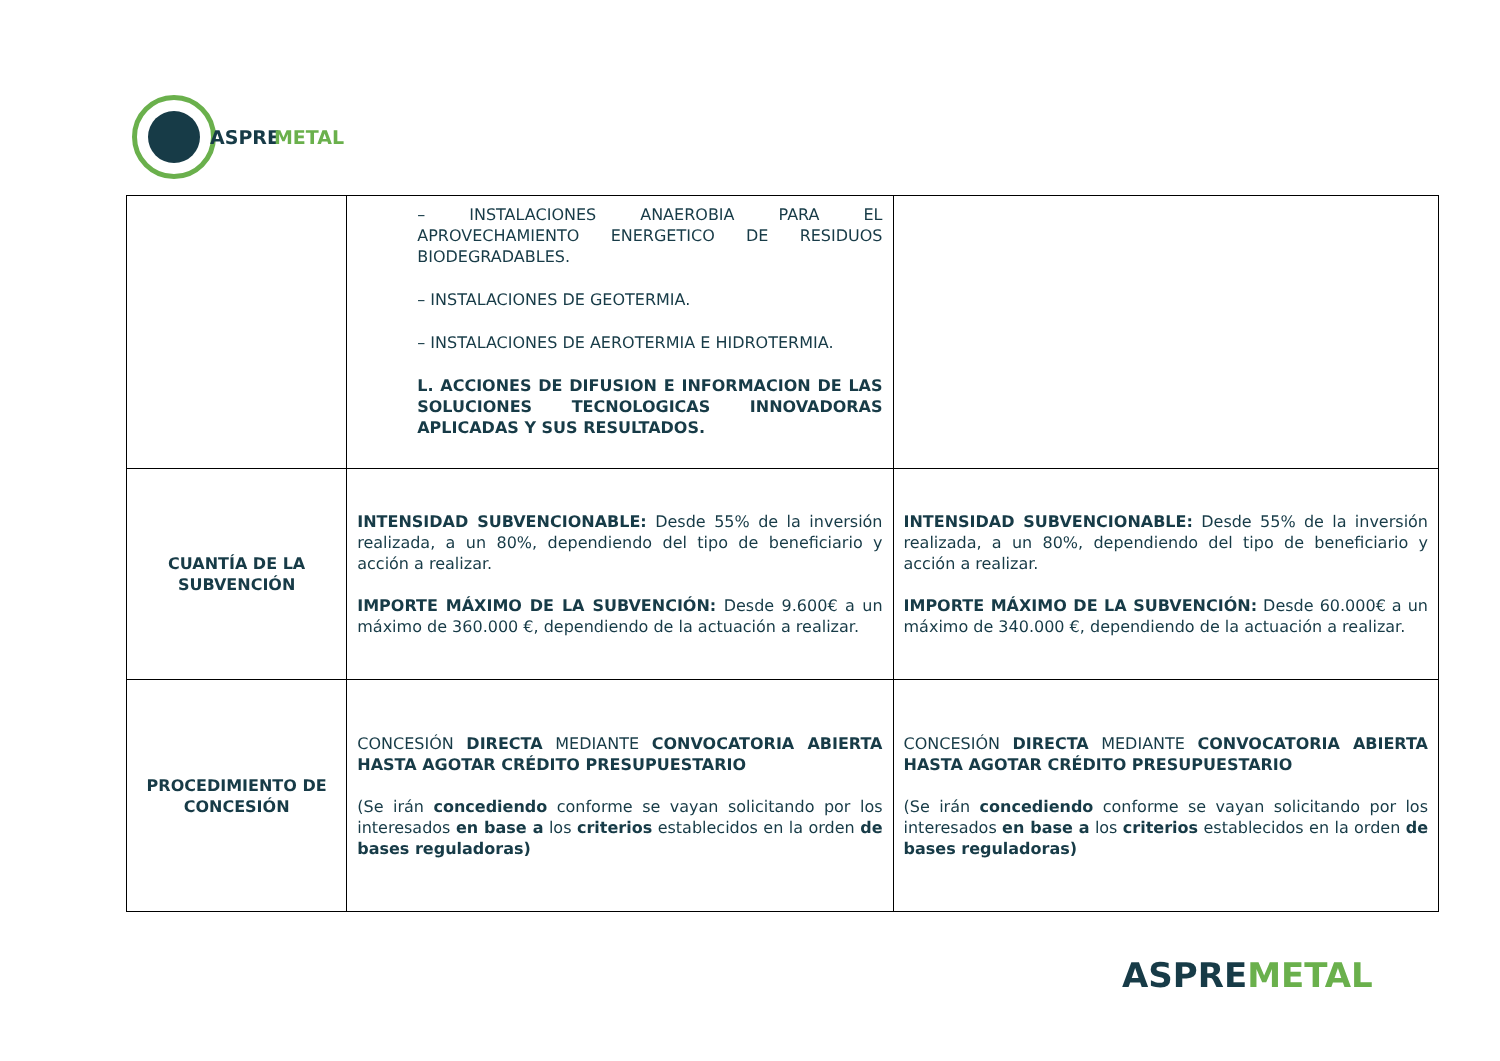ASPREMETAL
| | – INSTALACIONES ANAEROBIA PARA EL APROVECHAMIENTO ENERGETICO DE RESIDUOS BIODEGRADABLES. – INSTALACIONES DE GEOTERMIA. – INSTALACIONES DE AEROTERMIA E HIDROTERMIA. L. ACCIONES DE DIFUSION E INFORMACION DE LAS SOLUCIONES TECNOLOGICAS INNOVADORAS APLICADAS Y SUS RESULTADOS. | |
| CUANTÍA DE LA SUBVENCIÓN | INTENSIDAD SUBVENCIONABLE: Desde 55% de la inversión realizada, a un 80%, dependiendo del tipo de beneficiario y acción a realizar. IMPORTE MÁXIMO DE LA SUBVENCIÓN: Desde 9.600€ a un máximo de 360.000 €, dependiendo de la actuación a realizar. | INTENSIDAD SUBVENCIONABLE: Desde 55% de la inversión realizada, a un 80%, dependiendo del tipo de beneficiario y acción a realizar. IMPORTE MÁXIMO DE LA SUBVENCIÓN: Desde 60.000€ a un máximo de 340.000 €, dependiendo de la actuación a realizar. |
| PROCEDIMIENTO DE CONCESIÓN | CONCESIÓN DIRECTA MEDIANTE CONVOCATORIA ABIERTA HASTA AGOTAR CRÉDITO PRESUPUESTARIO (Se irán concediendo conforme se vayan solicitando por los interesados en base a los criterios establecidos en la orden de bases reguladoras) | CONCESIÓN DIRECTA MEDIANTE CONVOCATORIA ABIERTA HASTA AGOTAR CRÉDITO PRESUPUESTARIO (Se irán concediendo conforme se vayan solicitando por los interesados en base a los criterios establecidos en la orden de bases reguladoras) |
ASPREMETAL